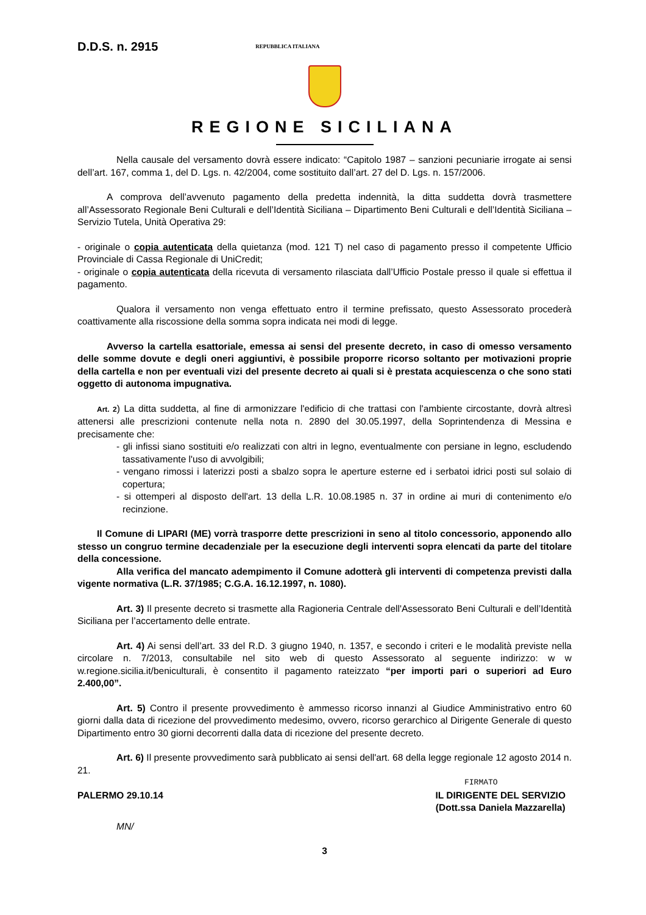D.D.S. n. 2915 REPUBBLICA ITALIANA
REGIONE SICILIANA
Nella causale del versamento dovrà essere indicato: “Capitolo 1987 – sanzioni pecuniarie irrogate ai sensi dell’art. 167, comma 1, del D. Lgs. n. 42/2004, come sostituito dall’art. 27 del D. Lgs. n. 157/2006.
A comprova dell’avvenuto pagamento della predetta indennità, la ditta suddetta dovrà trasmettere all’Assessorato Regionale Beni Culturali e dell’Identità Siciliana – Dipartimento Beni Culturali e dell’Identità Siciliana – Servizio Tutela, Unità Operativa 29:
- originale o copia autenticata della quietanza (mod. 121 T) nel caso di pagamento presso il competente Ufficio Provinciale di Cassa Regionale di UniCredit;
- originale o copia autenticata della ricevuta di versamento rilasciata dall’Ufficio Postale presso il quale si effettua il pagamento.
Qualora il versamento non venga effettuato entro il termine prefissato, questo Assessorato procederà coattivamente alla riscossione della somma sopra indicata nei modi di legge.
Avverso la cartella esattoriale, emessa ai sensi del presente decreto, in caso di omesso versamento delle somme dovute e degli oneri aggiuntivi, è possibile proporre ricorso soltanto per motivazioni proprie della cartella e non per eventuali vizi del presente decreto ai quali si è prestata acquiescenza o che sono stati oggetto di autonoma impugnativa.
Art. 2) La ditta suddetta, al fine di armonizzare l'edificio di che trattasi con l'ambiente circostante, dovrà altresì attenersi alle prescrizioni contenute nella nota n. 2890 del 30.05.1997, della Soprintendenza di Messina e precisamente che:
- gli infissi siano sostituiti e/o realizzati con altri in legno, eventualmente con persiane in legno, escludendo tassativamente l'uso di avvolgibili;
- vengano rimossi i laterizzi posti a sbalzo sopra le aperture esterne ed i serbatoi idrici posti sul solaio di copertura;
- si ottemperi al disposto dell'art. 13 della L.R. 10.08.1985 n. 37 in ordine ai muri di contenimento e/o recinzione.
Il Comune di LIPARI (ME) vorrà trasporre dette prescrizioni in seno al titolo concessorio, apponendo allo stesso un congruo termine decadenziale per la esecuzione degli interventi sopra elencati da parte del titolare della concessione.
Alla verifica del mancato adempimento il Comune adotterà gli interventi di competenza previsti dalla vigente normativa (L.R. 37/1985; C.G.A. 16.12.1997, n. 1080).
Art. 3) Il presente decreto si trasmette alla Ragioneria Centrale dell'Assessorato Beni Culturali e dell’Identità Siciliana per l’accertamento delle entrate.
Art. 4) Ai sensi dell’art. 33 del R.D. 3 giugno 1940, n. 1357, e secondo i criteri e le modalità previste nella circolare n. 7/2013, consultabile nel sito web di questo Assessorato al seguente indirizzo: w w w.regione.sicilia.it/beniculturali, è consentito il pagamento rateizzato “per importi pari o superiori ad Euro 2.400,00”.
Art. 5) Contro il presente provvedimento è ammesso ricorso innanzi al Giudice Amministrativo entro 60 giorni dalla data di ricezione del provvedimento medesimo, ovvero, ricorso gerarchico al Dirigente Generale di questo Dipartimento entro 30 giorni decorrenti dalla data di ricezione del presente decreto.
Art. 6) Il presente provvedimento sarà pubblicato ai sensi dell'art. 68 della legge regionale 12 agosto 2014 n. 21.
FIRMATO
PALERMO 29.10.14 IL DIRIGENTE DEL SERVIZIO
(Dott.ssa Daniela Mazzarella)
MN/
3